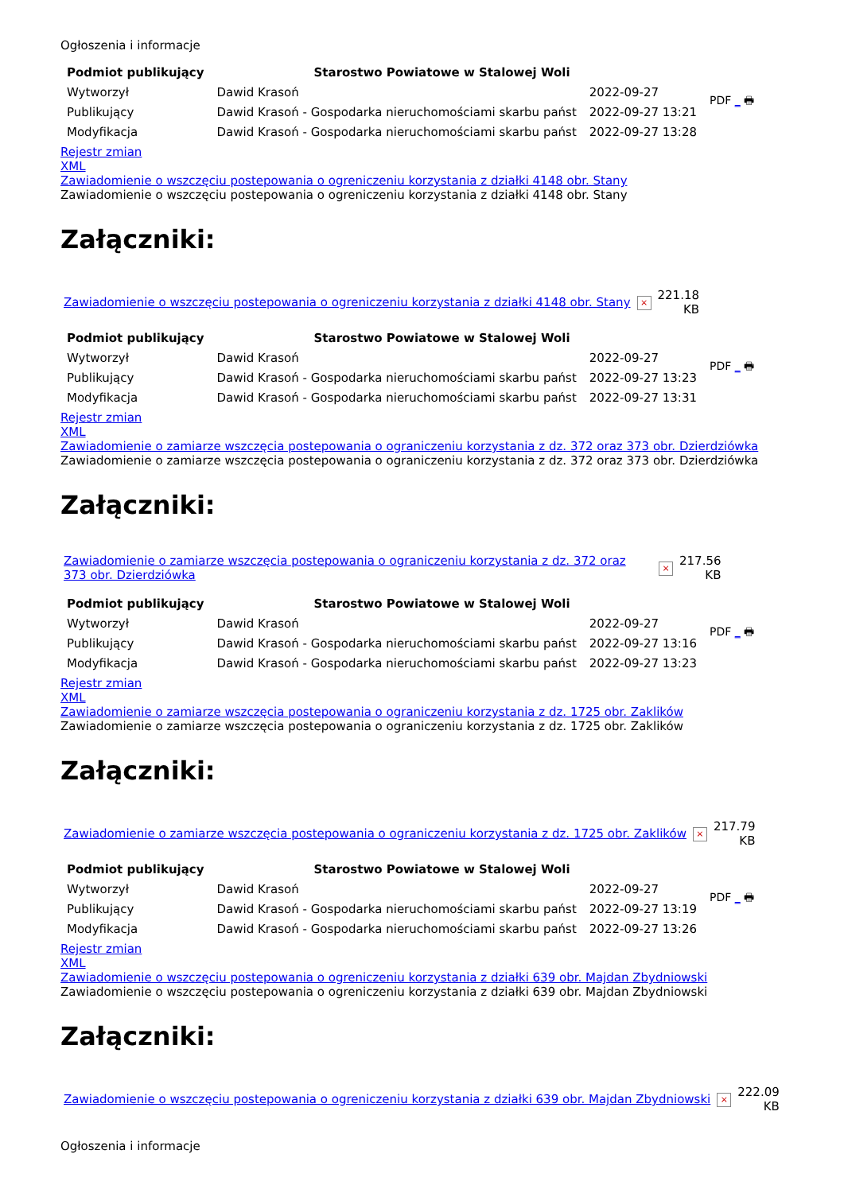Ogłoszenia i informacje
| Podmiot publikujący | Starostwo Powiatowe w Stalowej Woli | | PDF _ 🖶 |
| Wytworzył | Dawid Krasoń | 2022-09-27 | |
| Publikujący | Dawid Krasoń - Gospodarka nieruchomościami skarbu państ | 2022-09-27 13:21 | |
| Modyfikacja | Dawid Krasoń - Gospodarka nieruchomościami skarbu państ | 2022-09-27 13:28 | |
Rejestr zmian
XML
Zawiadomienie o wszczęciu postepowania o ogreniczeniu korzystania z działki 4148 obr. Stany
Zawiadomienie o wszczęciu postepowania o ogreniczeniu korzystania z działki 4148 obr. Stany
Załączniki:
| Zawiadomienie o wszczęciu postepowania o ogreniczeniu korzystania z działki 4148 obr. Stany | × | 221.18 KB |
| Podmiot publikujący | Starostwo Powiatowe w Stalowej Woli | | PDF _ 🖶 |
| Wytworzył | Dawid Krasoń | 2022-09-27 | |
| Publikujący | Dawid Krasoń - Gospodarka nieruchomościami skarbu państ | 2022-09-27 13:23 | |
| Modyfikacja | Dawid Krasoń - Gospodarka nieruchomościami skarbu państ | 2022-09-27 13:31 | |
Rejestr zmian
XML
Zawiadomienie o zamiarze wszczęcia postepowania o ograniczeniu korzystania z dz. 372 oraz 373 obr. Dzierdziówka
Zawiadomienie o zamiarze wszczęcia postepowania o ograniczeniu korzystania z dz. 372 oraz 373 obr. Dzierdziówka
Załączniki:
| Zawiadomienie o zamiarze wszczęcia postepowania o ograniczeniu korzystania z dz. 372 oraz 373 obr. Dzierdziówka | × | 217.56 KB |
| Podmiot publikujący | Starostwo Powiatowe w Stalowej Woli | | PDF _ 🖶 |
| Wytworzył | Dawid Krasoń | 2022-09-27 | |
| Publikujący | Dawid Krasoń - Gospodarka nieruchomościami skarbu państ | 2022-09-27 13:16 | |
| Modyfikacja | Dawid Krasoń - Gospodarka nieruchomościami skarbu państ | 2022-09-27 13:23 | |
Rejestr zmian
XML
Zawiadomienie o zamiarze wszczęcia postepowania o ograniczeniu korzystania z dz. 1725 obr. Zaklików
Zawiadomienie o zamiarze wszczęcia postepowania o ograniczeniu korzystania z dz. 1725 obr. Zaklików
Załączniki:
| Zawiadomienie o zamiarze wszczęcia postepowania o ograniczeniu korzystania z dz. 1725 obr. Zaklików | × | 217.79 KB |
| Podmiot publikujący | Starostwo Powiatowe w Stalowej Woli | | PDF _ 🖶 |
| Wytworzył | Dawid Krasoń | 2022-09-27 | |
| Publikujący | Dawid Krasoń - Gospodarka nieruchomościami skarbu państ | 2022-09-27 13:19 | |
| Modyfikacja | Dawid Krasoń - Gospodarka nieruchomościami skarbu państ | 2022-09-27 13:26 | |
Rejestr zmian
XML
Zawiadomienie o wszczęciu postepowania o ogreniczeniu korzystania z działki 639 obr. Majdan Zbydniowski
Zawiadomienie o wszczęciu postepowania o ogreniczeniu korzystania z działki 639 obr. Majdan Zbydniowski
Załączniki:
| Zawiadomienie o wszczęciu postepowania o ogreniczeniu korzystania z działki 639 obr. Majdan Zbydniowski | × | 222.09 KB |
Ogłoszenia i informacje